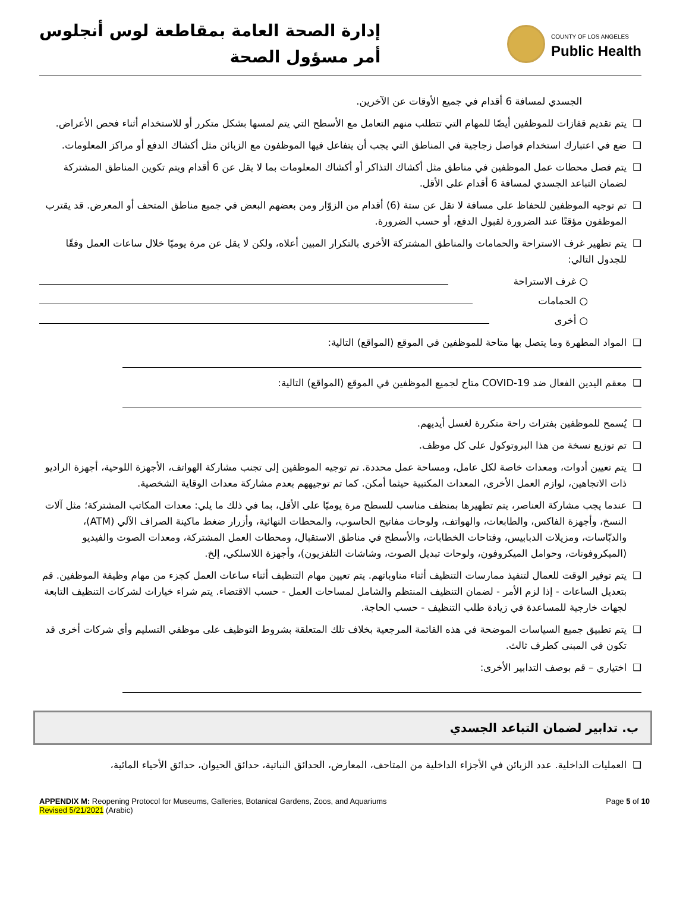إدارة الصحة العامة بمقاطعة لوس أنجلوس
أمر مسؤول الصحة
COUNTY OF LOS ANGELES
Public Health
الجسدي لمسافة 6 أقدام في جميع الأوقات عن الآخرين.
❑ يتم تقديم قفازات للموظفين أيضًا للمهام التي تتطلب منهم التعامل مع الأسطح التي يتم لمسها بشكل متكرر أو للاستخدام أثناء فحص الأعراض.
❑ ضع في اعتبارك استخدام فواصل زجاجية في المناطق التي يجب أن يتفاعل فيها الموظفون مع الزبائن مثل أكشاك الدفع أو مراكز المعلومات.
❑ يتم فصل محطات عمل الموظفين في مناطق مثل أكشاك التذاكر أو أكشاك المعلومات بما لا يقل عن 6 أقدام ويتم تكوين المناطق المشتركة لضمان التباعد الجسدي لمسافة 6 أقدام على الأقل.
❑ تم توجيه الموظفين للحفاظ على مسافة لا تقل عن ستة (6) أقدام من الزوّار ومن بعضهم البعض في جميع مناطق المتحف أو المعرض. قد يقترب الموظفون مؤقتًا عند الضرورة لقبول الدفع، أو حسب الضرورة.
❑ يتم تطهير غرف الاستراحة والحمامات والمناطق المشتركة الأخرى بالتكرار المبين أعلاه، ولكن لا يقل عن مرة يوميًا خلال ساعات العمل وفقًا للجدول التالي:
○ غرف الاستراحة
○ الحمامات
○ أخرى
❑ المواد المطهرة وما يتصل بها متاحة للموظفين في الموقع (المواقع) التالية:
❑ معقم اليدين الفعال ضد COVID-19 متاح لجميع الموظفين في الموقع (المواقع) التالية:
❑ يُسمح للموظفين بفترات راحة متكررة لغسل أيديهم.
❑ تم توزيع نسخة من هذا البروتوكول على كل موظف.
❑ يتم تعيين أدوات، ومعدات خاصة لكل عامل، ومساحة عمل محددة. تم توجيه الموظفين إلى تجنب مشاركة الهواتف، الأجهزة اللوحية، أجهزة الراديو ذات الاتجاهين، لوازم العمل الأخرى، المعدات المكتبية حيثما أمكن. كما تم توجيههم بعدم مشاركة معدات الوقاية الشخصية.
❑ عندما يجب مشاركة العناصر، يتم تطهيرها بمنظف مناسب للسطح مرة يوميًا على الأقل، بما في ذلك ما يلي: معدات المكاتب المشتركة؛ مثل آلات النسخ، وأجهزة الفاكس، والطابعات، والهواتف، ولوحات مفاتيح الحاسوب، والمحطات النهائية، وأزرار ضغط ماكينة الصراف الآلي (ATM)، والدبّاسات، ومزيلات الدبابيس، وفتاحات الخطابات، والأسطح في مناطق الاستقبال، ومحطات العمل المشتركة، ومعدات الصوت والفيديو (الميكروفونات، وحوامل الميكروفون، ولوحات تبديل الصوت، وشاشات التلفزيون)، وأجهزة اللاسلكي، إلخ.
❑ يتم توفير الوقت للعمال لتنفيذ ممارسات التنظيف أثناء مناوباتهم. يتم تعيين مهام التنظيف أثناء ساعات العمل كجزء من مهام وظيفة الموظفين. قم بتعديل الساعات - إذا لزم الأمر - لضمان التنظيف المنتظم والشامل لمساحات العمل - حسب الاقتضاء. يتم شراء خيارات لشركات التنظيف التابعة لجهات خارجية للمساعدة في زيادة طلب التنظيف - حسب الحاجة.
❑ يتم تطبيق جميع السياسات الموضحة في هذه القائمة المرجعية بخلاف تلك المتعلقة بشروط التوظيف على موظفي التسليم وأي شركات أخرى قد تكون في المبنى كطرف ثالث.
❑ اختياري – قم بوصف التدابير الأخرى:
ب. تدابير لضمان التباعد الجسدي
❑ العمليات الداخلية. عدد الزبائن في الأجزاء الداخلية من المتاحف، المعارض، الحدائق النباتية، حدائق الحيوان، حدائق الأحياء المائية،
APPENDIX M: Reopening Protocol for Museums, Galleries, Botanical Gardens, Zoos, and Aquariums
Revised 5/21/2021 (Arabic)
Page 5 of 10